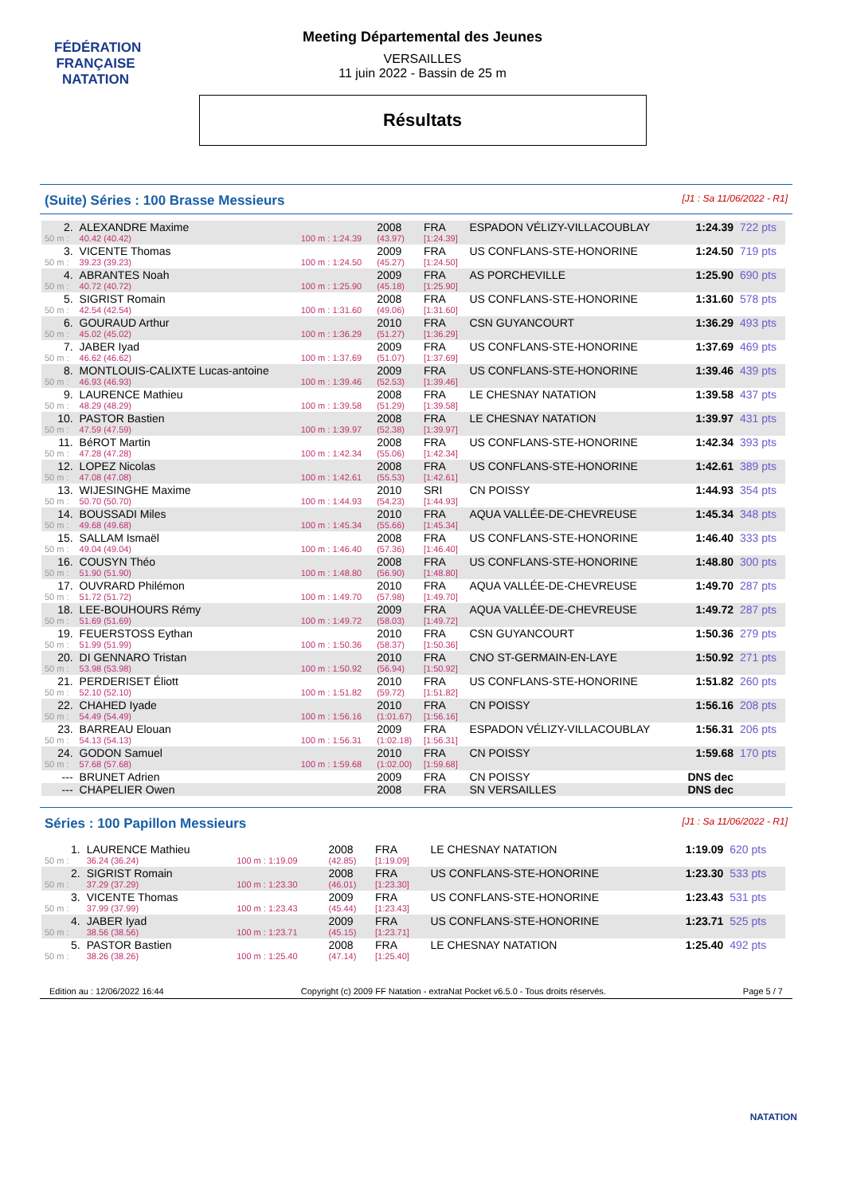FÉDÉRATION FRANÇAISE
NATATION
Meeting Départemental des Jeunes
VERSAILLES
11 juin 2022 - Bassin de 25 m
Résultats
(Suite) Séries : 100 Brasse Messieurs [J1 : Sa 11/06/2022 - R1]
| 2. | ALEXANDRE Maxime | | 2008 | FRA | ESPADON VÉLIZY-VILLACOUBLAY | 1:24.39 | 722 pts |
| 50 m : | 40.42 (40.42) | 100 m : 1:24.39 | (43.97) | [1:24.39] | | | |
| 3. | VICENTE Thomas | | 2009 | FRA | US CONFLANS-STE-HONORINE | 1:24.50 | 719 pts |
| 50 m : | 39.23 (39.23) | 100 m : 1:24.50 | (45.27) | [1:24.50] | | | |
| 4. | ABRANTES Noah | | 2009 | FRA | AS PORCHEVILLE | 1:25.90 | 690 pts |
| 50 m : | 40.72 (40.72) | 100 m : 1:25.90 | (45.18) | [1:25.90] | | | |
| 5. | SIGRIST Romain | | 2008 | FRA | US CONFLANS-STE-HONORINE | 1:31.60 | 578 pts |
| 50 m : | 42.54 (42.54) | 100 m : 1:31.60 | (49.06) | [1:31.60] | | | |
| 6. | GOURAUD Arthur | | 2010 | FRA | CSN GUYANCOURT | 1:36.29 | 493 pts |
| 50 m : | 45.02 (45.02) | 100 m : 1:36.29 | (51.27) | [1:36.29] | | | |
| 7. | JABER Iyad | | 2009 | FRA | US CONFLANS-STE-HONORINE | 1:37.69 | 469 pts |
| 50 m : | 46.62 (46.62) | 100 m : 1:37.69 | (51.07) | [1:37.69] | | | |
| 8. | MONTLOUIS-CALIXTE Lucas-antoine | | 2009 | FRA | US CONFLANS-STE-HONORINE | 1:39.46 | 439 pts |
| 50 m : | 46.93 (46.93) | 100 m : 1:39.46 | (52.53) | [1:39.46] | | | |
| 9. | LAURENCE Mathieu | | 2008 | FRA | LE CHESNAY NATATION | 1:39.58 | 437 pts |
| 50 m : | 48.29 (48.29) | 100 m : 1:39.58 | (51.29) | [1:39.58] | | | |
| 10. | PASTOR Bastien | | 2008 | FRA | LE CHESNAY NATATION | 1:39.97 | 431 pts |
| 50 m : | 47.59 (47.59) | 100 m : 1:39.97 | (52.38) | [1:39.97] | | | |
| 11. | BéROT Martin | | 2008 | FRA | US CONFLANS-STE-HONORINE | 1:42.34 | 393 pts |
| 50 m : | 47.28 (47.28) | 100 m : 1:42.34 | (55.06) | [1:42.34] | | | |
| 12. | LOPEZ Nicolas | | 2008 | FRA | US CONFLANS-STE-HONORINE | 1:42.61 | 389 pts |
| 50 m : | 47.08 (47.08) | 100 m : 1:42.61 | (55.53) | [1:42.61] | | | |
| 13. | WIJESINGHE Maxime | | 2010 | SRI | CN POISSY | 1:44.93 | 354 pts |
| 50 m : | 50.70 (50.70) | 100 m : 1:44.93 | (54.23) | [1:44.93] | | | |
| 14. | BOUSSADI Miles | | 2010 | FRA | AQUA VALLÉE-DE-CHEVREUSE | 1:45.34 | 348 pts |
| 50 m : | 49.68 (49.68) | 100 m : 1:45.34 | (55.66) | [1:45.34] | | | |
| 15. | SALLAM Ismaël | | 2008 | FRA | US CONFLANS-STE-HONORINE | 1:46.40 | 333 pts |
| 50 m : | 49.04 (49.04) | 100 m : 1:46.40 | (57.36) | [1:46.40] | | | |
| 16. | COUSYN Théo | | 2008 | FRA | US CONFLANS-STE-HONORINE | 1:48.80 | 300 pts |
| 50 m : | 51.90 (51.90) | 100 m : 1:48.80 | (56.90) | [1:48.80] | | | |
| 17. | OUVRARD Philémon | | 2010 | FRA | AQUA VALLÉE-DE-CHEVREUSE | 1:49.70 | 287 pts |
| 50 m : | 51.72 (51.72) | 100 m : 1:49.70 | (57.98) | [1:49.70] | | | |
| 18. | LEE-BOUHOURS Rémy | | 2009 | FRA | AQUA VALLÉE-DE-CHEVREUSE | 1:49.72 | 287 pts |
| 50 m : | 51.69 (51.69) | 100 m : 1:49.72 | (58.03) | [1:49.72] | | | |
| 19. | FEUERSTOSS Eythan | | 2010 | FRA | CSN GUYANCOURT | 1:50.36 | 279 pts |
| 50 m : | 51.99 (51.99) | 100 m : 1:50.36 | (58.37) | [1:50.36] | | | |
| 20. | DI GENNARO Tristan | | 2010 | FRA | CNO ST-GERMAIN-EN-LAYE | 1:50.92 | 271 pts |
| 50 m : | 53.98 (53.98) | 100 m : 1:50.92 | (56.94) | [1:50.92] | | | |
| 21. | PERDERISET Éliott | | 2010 | FRA | US CONFLANS-STE-HONORINE | 1:51.82 | 260 pts |
| 50 m : | 52.10 (52.10) | 100 m : 1:51.82 | (59.72) | [1:51.82] | | | |
| 22. | CHAHED Iyade | | 2010 | FRA | CN POISSY | 1:56.16 | 208 pts |
| 50 m : | 54.49 (54.49) | 100 m : 1:56.16 | (1:01.67) | [1:56.16] | | | |
| 23. | BARREAU Elouan | | 2009 | FRA | ESPADON VÉLIZY-VILLACOUBLAY | 1:56.31 | 206 pts |
| 50 m : | 54.13 (54.13) | 100 m : 1:56.31 | (1:02.18) | [1:56.31] | | | |
| 24. | GODON Samuel | | 2010 | FRA | CN POISSY | 1:59.68 | 170 pts |
| 50 m : | 57.68 (57.68) | 100 m : 1:59.68 | (1:02.00) | [1:59.68] | | | |
| --- | BRUNET Adrien | | 2009 | FRA | CN POISSY | DNS dec | |
| --- | CHAPELIER Owen | | 2008 | FRA | SN VERSAILLES | DNS dec | |
Séries : 100 Papillon Messieurs [J1 : Sa 11/06/2022 - R1]
| 1. | LAURENCE Mathieu | | 2008 | FRA | LE CHESNAY NATATION | 1:19.09 | 620 pts |
| 50 m : | 36.24 (36.24) | 100 m : 1:19.09 | (42.85) | [1:19.09] | | | |
| 2. | SIGRIST Romain | | 2008 | FRA | US CONFLANS-STE-HONORINE | 1:23.30 | 533 pts |
| 50 m : | 37.29 (37.29) | 100 m : 1:23.30 | (46.01) | [1:23.30] | | | |
| 3. | VICENTE Thomas | | 2009 | FRA | US CONFLANS-STE-HONORINE | 1:23.43 | 531 pts |
| 50 m : | 37.99 (37.99) | 100 m : 1:23.43 | (45.44) | [1:23.43] | | | |
| 4. | JABER Iyad | | 2009 | FRA | US CONFLANS-STE-HONORINE | 1:23.71 | 525 pts |
| 50 m : | 38.56 (38.56) | 100 m : 1:23.71 | (45.15) | [1:23.71] | | | |
| 5. | PASTOR Bastien | | 2008 | FRA | LE CHESNAY NATATION | 1:25.40 | 492 pts |
| 50 m : | 38.26 (38.26) | 100 m : 1:25.40 | (47.14) | [1:25.40] | | | |
Edition au : 12/06/2022 16:44 Copyright (c) 2009 FF Natation - extraNat Pocket v6.5.0 - Tous droits réservés. Page 5 / 7
NATATION